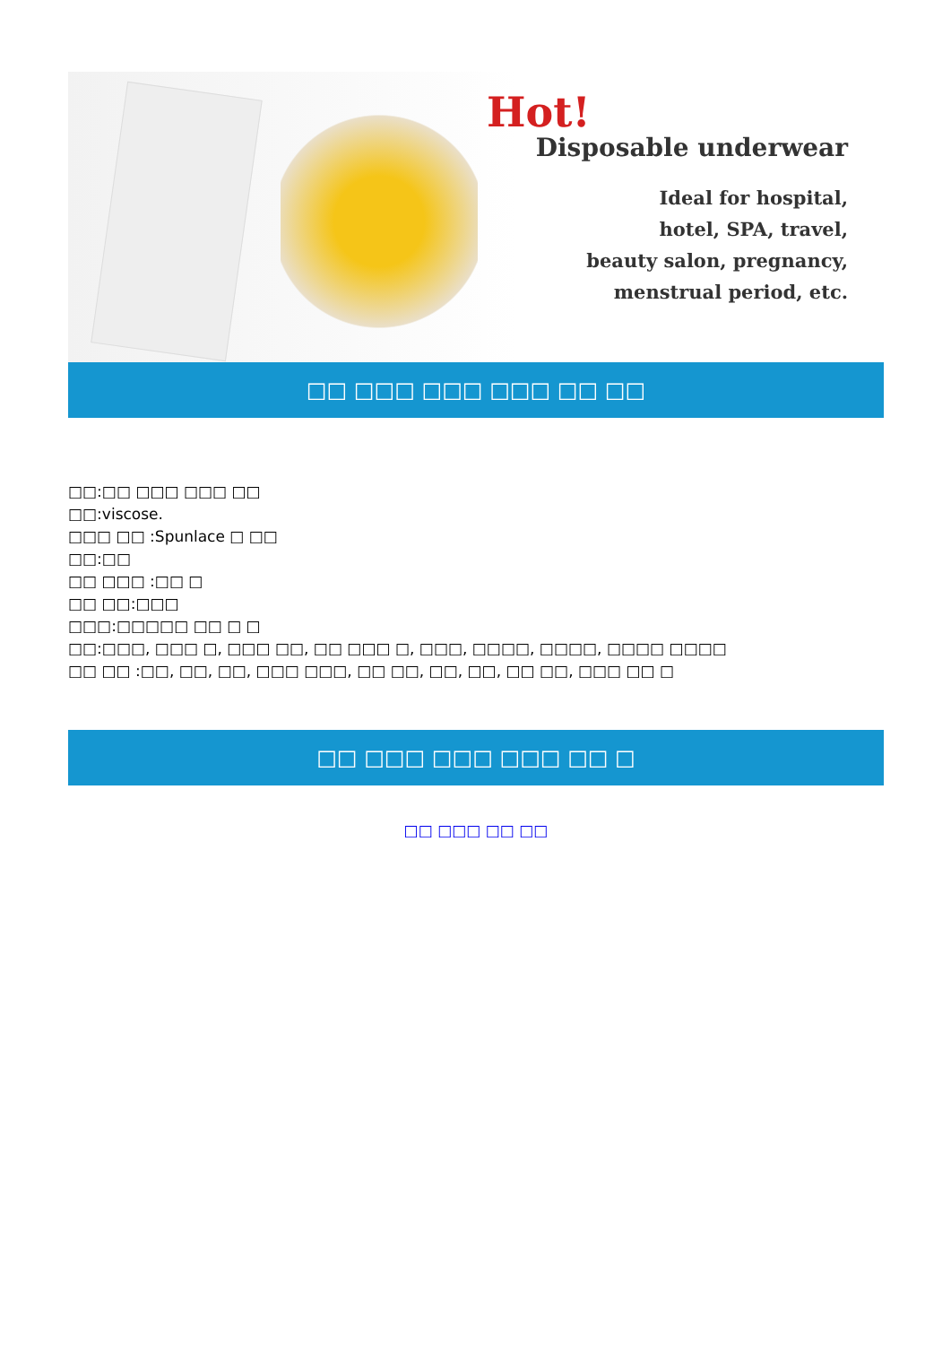Hot!
Disposable underwear
Ideal for hospital,
hotel, SPA, travel,
beauty salon, pregnancy,
menstrual period, etc.
□□ □□□ □□□ □□□ □□ □□
□□:□□ □□□ □□□ □□
□□:viscose.
□□□ □□ :Spunlace □ □□
□□:□□
□□ □□□ :□□ □
□□ □□:□□□
□□□:□□□□□ □□ □ □
□□:□□□, □□□ □, □□□ □□, □□ □□□ □, □□□, □□□□, □□□□, □□□□ □□□□
□□ □□ :□□, □□, □□, □□□ □□□, □□ □□, □□, □□, □□ □□, □□□ □□ □
□□ □□□ □□□ □□□ □□ □
□□ □□□ □□ □□